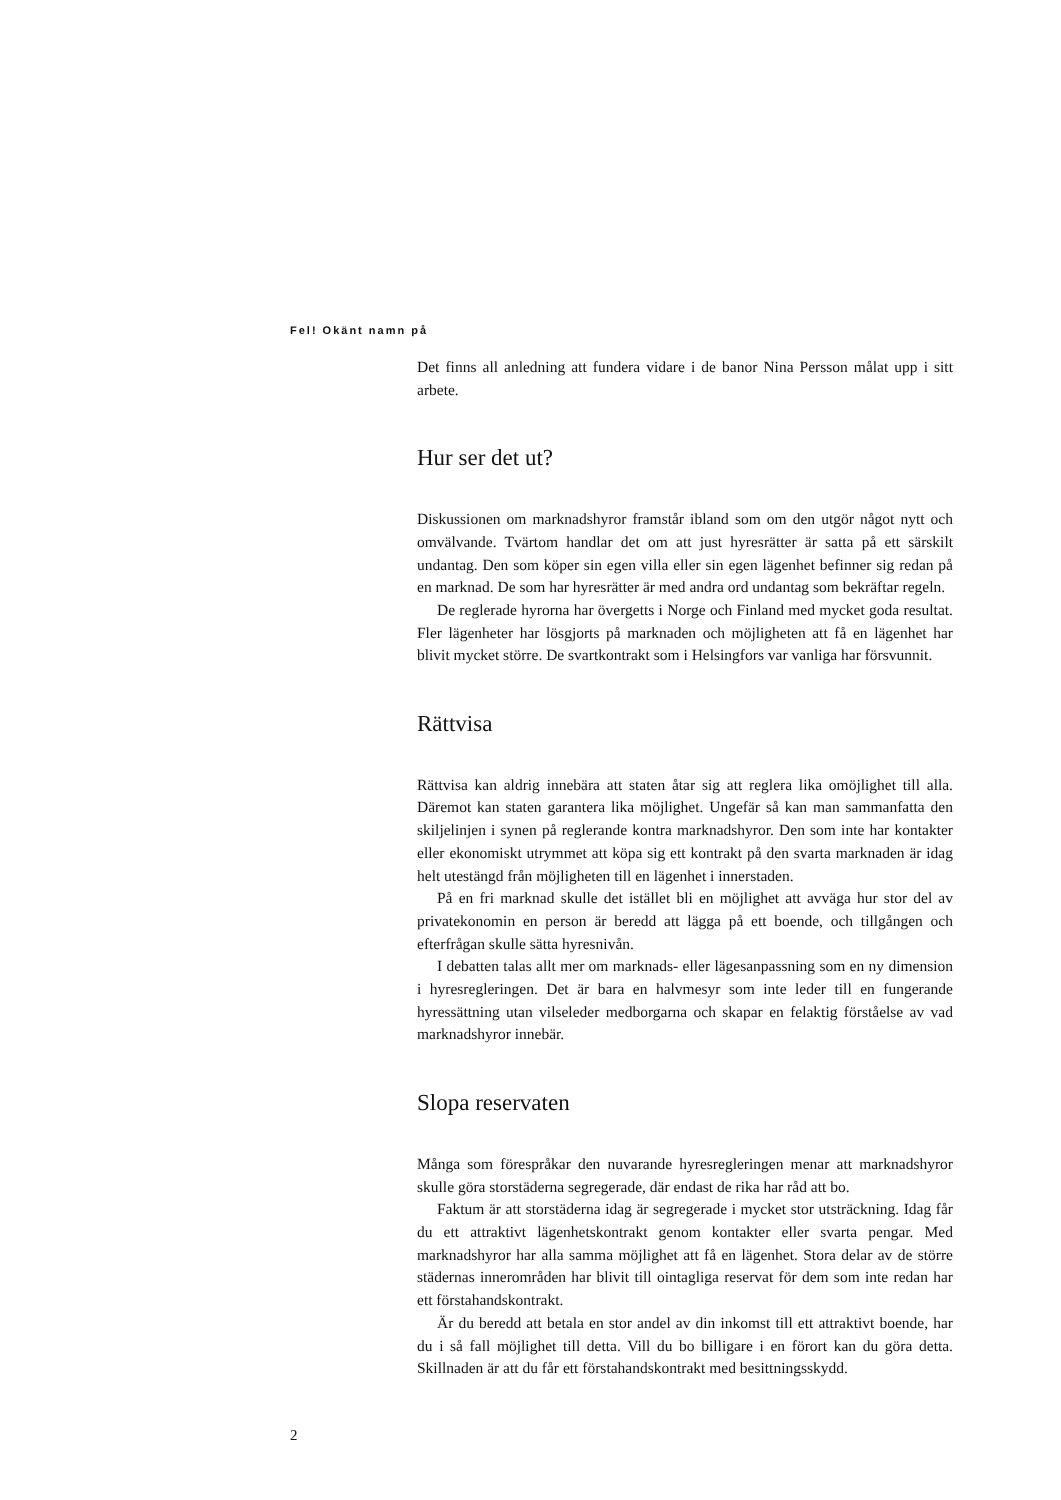Fel! Okänt namn på
Det finns all anledning att fundera vidare i de banor Nina Persson målat upp i sitt arbete.
Hur ser det ut?
Diskussionen om marknadshyror framstår ibland som om den utgör något nytt och omvälvande. Tvärtom handlar det om att just hyresrätter är satta på ett särskilt undantag. Den som köper sin egen villa eller sin egen lägenhet befinner sig redan på en marknad. De som har hyresrätter är med andra ord undantag som bekräftar regeln.
De reglerade hyrorna har övergetts i Norge och Finland med mycket goda resultat. Fler lägenheter har lösgjorts på marknaden och möjligheten att få en lägenhet har blivit mycket större. De svartkontrakt som i Helsingfors var vanliga har försvunnit.
Rättvisa
Rättvisa kan aldrig innebära att staten åtar sig att reglera lika omöjlighet till alla. Däremot kan staten garantera lika möjlighet. Ungefär så kan man sammanfatta den skiljelinjen i synen på reglerande kontra marknadshyror. Den som inte har kontakter eller ekonomiskt utrymmet att köpa sig ett kontrakt på den svarta marknaden är idag helt utestängd från möjligheten till en lägenhet i innerstaden.
På en fri marknad skulle det istället bli en möjlighet att avväga hur stor del av privatekonomin en person är beredd att lägga på ett boende, och tillgången och efterfrågan skulle sätta hyresnivån.
I debatten talas allt mer om marknads- eller lägesanpassning som en ny dimension i hyresregleringen. Det är bara en halvmesyr som inte leder till en fungerande hyressättning utan vilseleder medborgarna och skapar en felaktig förståelse av vad marknadshyror innebär.
Slopa reservaten
Många som förespråkar den nuvarande hyresregleringen menar att marknadshyror skulle göra storstäderna segregerade, där endast de rika har råd att bo.
Faktum är att storstäderna idag är segregerade i mycket stor utsträckning. Idag får du ett attraktivt lägenhetskontrakt genom kontakter eller svarta pengar. Med marknadshyror har alla samma möjlighet att få en lägenhet. Stora delar av de större städernas innerområden har blivit till ointagliga reservat för dem som inte redan har ett förstahandskontrakt.
Är du beredd att betala en stor andel av din inkomst till ett attraktivt boende, har du i så fall möjlighet till detta. Vill du bo billigare i en förort kan du göra detta. Skillnaden är att du får ett förstahandskontrakt med besittningsskydd.
2